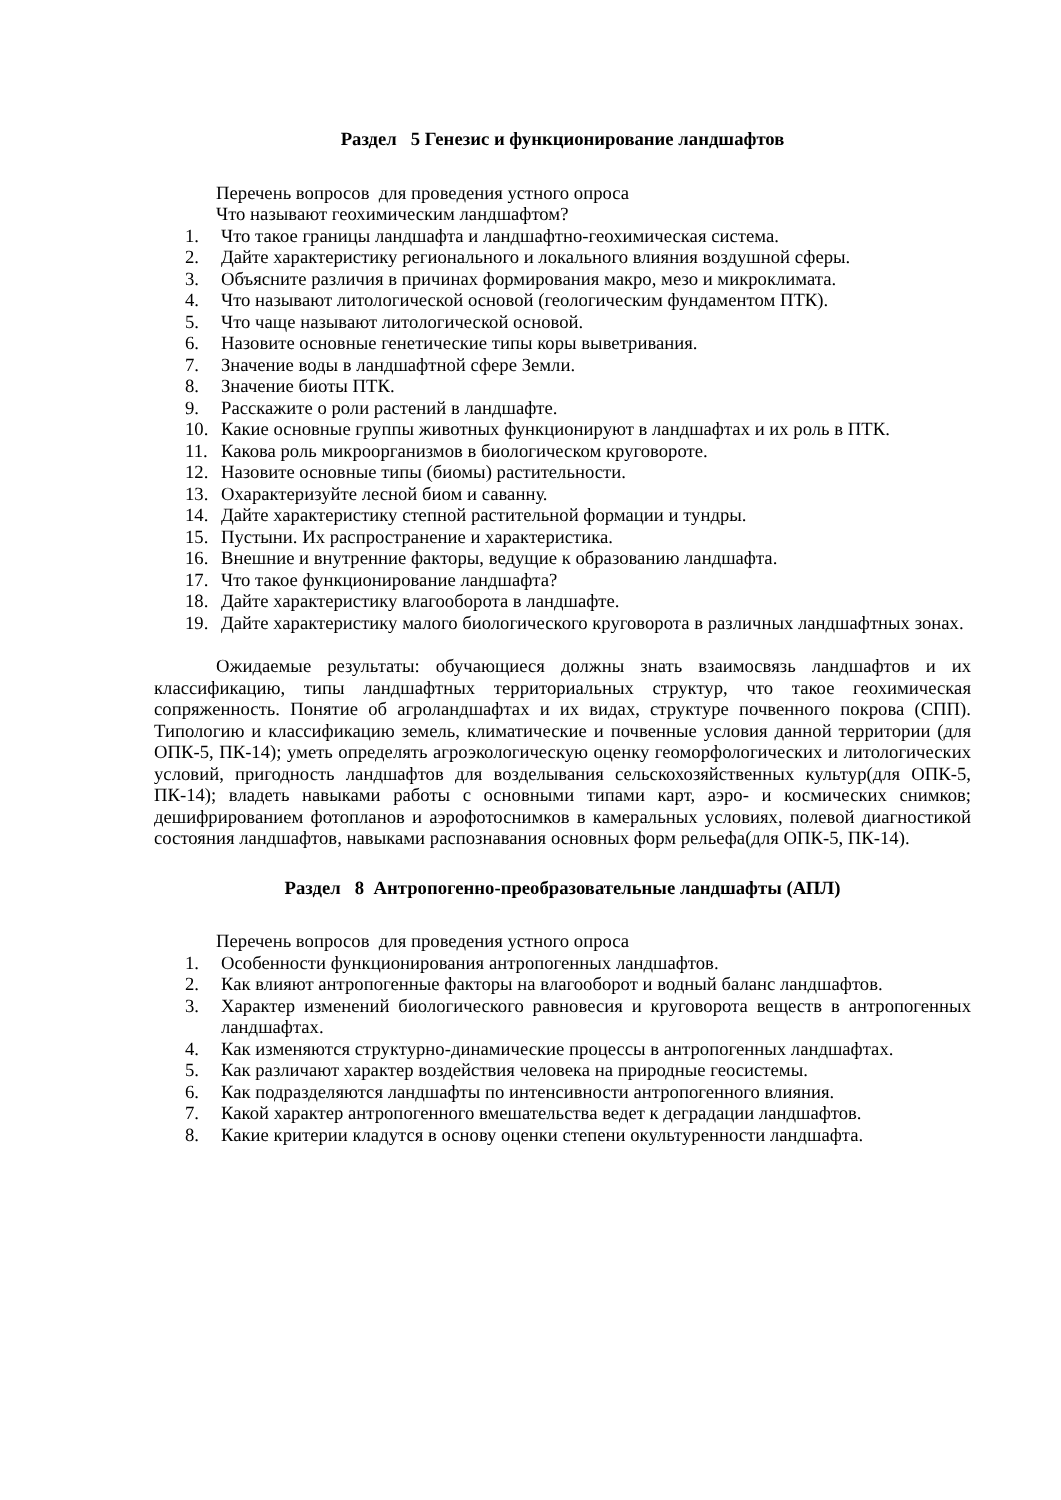Раздел 5 Генезис и функционирование ландшафтов
Перечень вопросов для проведения устного опроса
Что называют геохимическим ландшафтом?
1. Что такое границы ландшафта и ландшафтно-геохимическая система.
2. Дайте характеристику регионального и локального влияния воздушной сферы.
3. Объясните различия в причинах формирования макро, мезо и микроклимата.
4. Что называют литологической основой (геологическим фундаментом ПТК).
5. Что чаще называют литологической основой.
6. Назовите основные генетические типы коры выветривания.
7. Значение воды в ландшафтной сфере Земли.
8. Значение биоты ПТК.
9. Расскажите о роли растений в ландшафте.
10. Какие основные группы животных функционируют в ландшафтах и их роль в ПТК.
11. Какова роль микроорганизмов в биологическом круговороте.
12. Назовите основные типы (биомы) растительности.
13. Охарактеризуйте лесной биом и саванну.
14. Дайте характеристику степной растительной формации и тундры.
15. Пустыни. Их распространение и характеристика.
16. Внешние и внутренние факторы, ведущие к образованию ландшафта.
17. Что такое функционирование ландшафта?
18. Дайте характеристику влагооборота в ландшафте.
19. Дайте характеристику малого биологического круговорота в различных ландшафтных зонах.
Ожидаемые результаты: обучающиеся должны знать взаимосвязь ландшафтов и их классификацию, типы ландшафтных территориальных структур, что такое геохимическая сопряженность. Понятие об агроландшафтах и их видах, структуре почвенного покрова (СПП). Типологию и классификацию земель, климатические и почвенные условия данной территории (для ОПК-5, ПК-14); уметь определять агроэкологическую оценку геоморфологических и литологических условий, пригодность ландшафтов для возделывания сельскохозяйственных культур(для ОПК-5, ПК-14); владеть навыками работы с основными типами карт, аэро- и космических снимков; дешифрированием фотопланов и аэрофотоснимков в камеральных условиях, полевой диагностикой состояния ландшафтов, навыками распознавания основных форм рельефа(для ОПК-5, ПК-14).
Раздел 8 Антропогенно-преобразовательные ландшафты (АПЛ)
Перечень вопросов для проведения устного опроса
1. Особенности функционирования антропогенных ландшафтов.
2. Как влияют антропогенные факторы на влагооборот и водный баланс ландшафтов.
3. Характер изменений биологического равновесия и круговорота веществ в антропогенных ландшафтах.
4. Как изменяются структурно-динамические процессы в антропогенных ландшафтах.
5. Как различают характер воздействия человека на природные геосистемы.
6. Как подразделяются ландшафты по интенсивности антропогенного влияния.
7. Какой характер антропогенного вмешательства ведет к деградации ландшафтов.
8. Какие критерии кладутся в основу оценки степени окультуренности ландшафта.